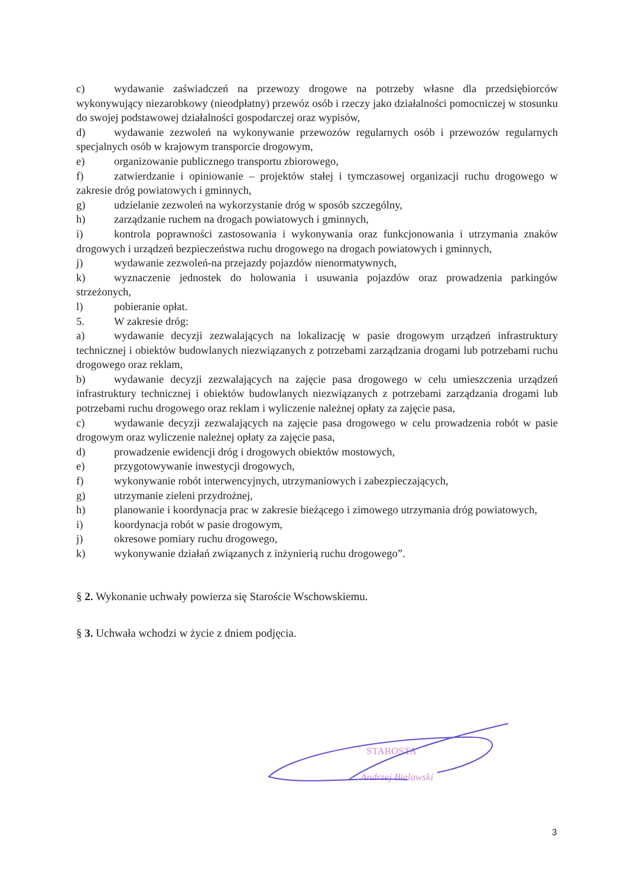c) wydawanie zaświadczeń na przewozy drogowe na potrzeby własne dla przedsiębiorców wykonywujący niezarobkowy (nieodpłatny) przewóz osób i rzeczy jako działalności pomocniczej w stosunku do swojej podstawowej działalności gospodarczej oraz wypisów,
d) wydawanie zezwoleń na wykonywanie przewozów regularnych osób i przewozów regularnych specjalnych osób w krajowym transporcie drogowym,
e) organizowanie publicznego transportu zbiorowego,
f) zatwierdzanie i opiniowanie – projektów stałej i tymczasowej organizacji ruchu drogowego w zakresie dróg powiatowych i gminnych,
g) udzielanie zezwoleń na wykorzystanie dróg w sposób szczególny,
h) zarządzanie ruchem na drogach powiatowych i gminnych,
i) kontrola poprawności zastosowania i wykonywania oraz funkcjonowania i utrzymania znaków drogowych i urządzeń bezpieczeństwa ruchu drogowego na drogach powiatowych i gminnych,
j) wydawanie zezwoleń-na przejazdy pojazdów nienormatywnych,
k) wyznaczenie jednostek do holowania i usuwania pojazdów oraz prowadzenia parkingów strzeżonych,
l) pobieranie opłat.
5. W zakresie dróg:
a) wydawanie decyzji zezwalających na lokalizację w pasie drogowym urządzeń infrastruktury technicznej i obiektów budowlanych niezwiązanych z potrzebami zarządzania drogami lub potrzebami ruchu drogowego oraz reklam,
b) wydawanie decyzji zezwalających na zajęcie pasa drogowego w celu umieszczenia urządzeń infrastruktury technicznej i obiektów budowlanych niezwiązanych z potrzebami zarządzania drogami lub potrzebami ruchu drogowego oraz reklam i wyliczenie należnej opłaty za zajęcie pasa,
c) wydawanie decyzji zezwalających na zajęcie pasa drogowego w celu prowadzenia robót w pasie drogowym oraz wyliczenie należnej opłaty za zajęcie pasa,
d) prowadzenie ewidencji dróg i drogowych obiektów mostowych,
e) przygotowywanie inwestycji drogowych,
f) wykonywanie robót interwencyjnych, utrzymaniowych i zabezpieczających,
g) utrzymanie zieleni przydrożnej,
h) planowanie i koordynacja prac w zakresie bieżącego i zimowego utrzymania dróg powiatowych,
i) koordynacja robót w pasie drogowym,
j) okresowe pomiary ruchu drogowego,
k) wykonywanie działań związanych z inżynierią ruchu drogowego”.
§ 2. Wykonanie uchwały powierza się Staroście Wschowskiemu.
§ 3. Uchwała wchodzi w życie z dniem podjęcia.
STAROSTA
Andrzej Bielawski
3